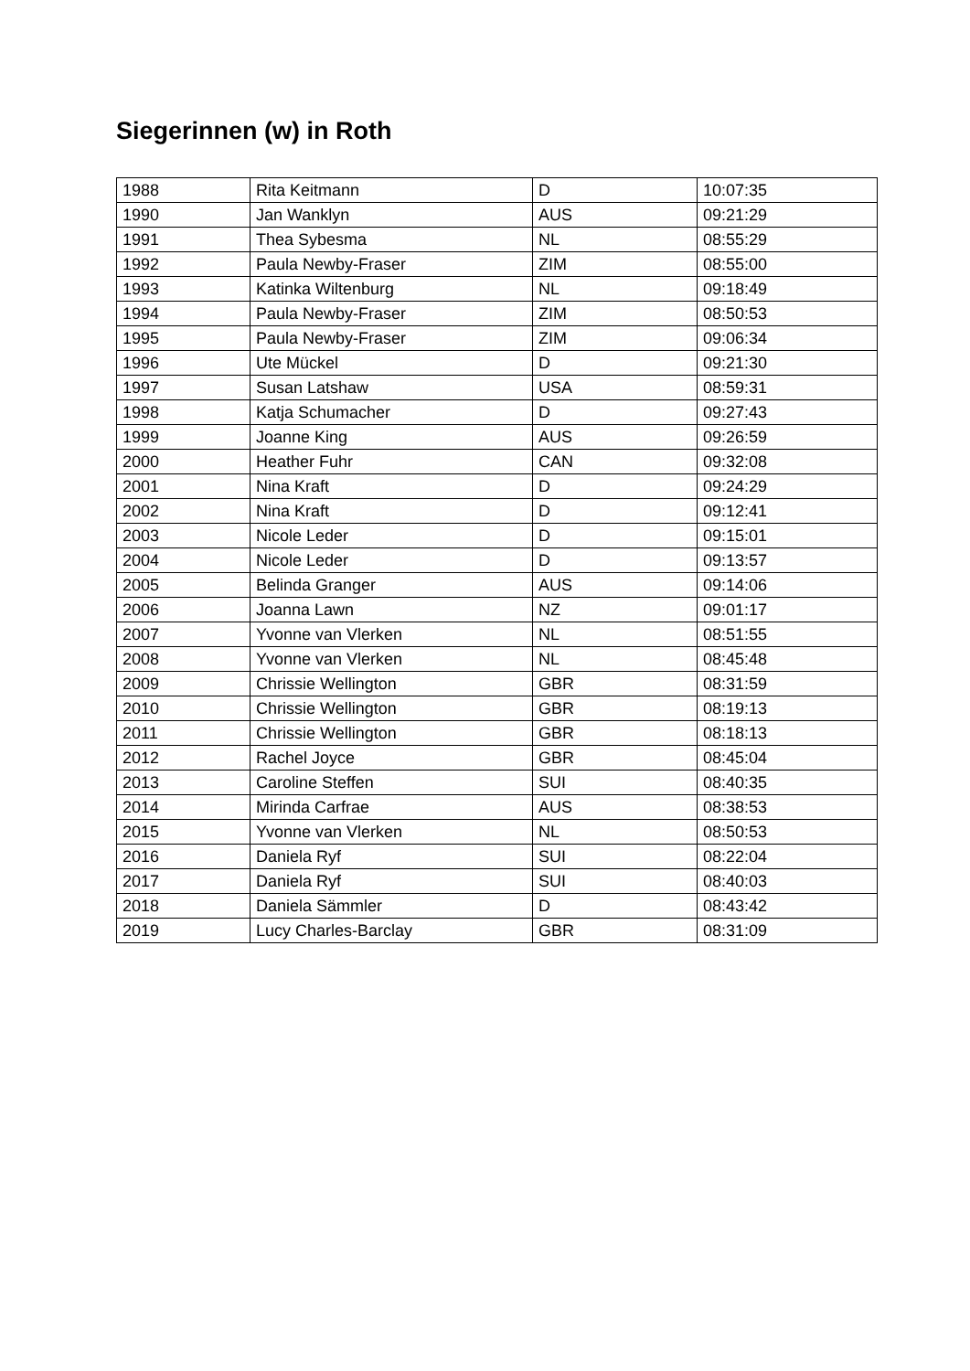Siegerinnen (w) in Roth
| 1988 | Rita Keitmann | D | 10:07:35 |
| 1990 | Jan Wanklyn | AUS | 09:21:29 |
| 1991 | Thea Sybesma | NL | 08:55:29 |
| 1992 | Paula Newby-Fraser | ZIM | 08:55:00 |
| 1993 | Katinka Wiltenburg | NL | 09:18:49 |
| 1994 | Paula Newby-Fraser | ZIM | 08:50:53 |
| 1995 | Paula Newby-Fraser | ZIM | 09:06:34 |
| 1996 | Ute Mückel | D | 09:21:30 |
| 1997 | Susan Latshaw | USA | 08:59:31 |
| 1998 | Katja Schumacher | D | 09:27:43 |
| 1999 | Joanne King | AUS | 09:26:59 |
| 2000 | Heather Fuhr | CAN | 09:32:08 |
| 2001 | Nina Kraft | D | 09:24:29 |
| 2002 | Nina Kraft | D | 09:12:41 |
| 2003 | Nicole Leder | D | 09:15:01 |
| 2004 | Nicole Leder | D | 09:13:57 |
| 2005 | Belinda Granger | AUS | 09:14:06 |
| 2006 | Joanna Lawn | NZ | 09:01:17 |
| 2007 | Yvonne van Vlerken | NL | 08:51:55 |
| 2008 | Yvonne van Vlerken | NL | 08:45:48 |
| 2009 | Chrissie Wellington | GBR | 08:31:59 |
| 2010 | Chrissie Wellington | GBR | 08:19:13 |
| 2011 | Chrissie Wellington | GBR | 08:18:13 |
| 2012 | Rachel Joyce | GBR | 08:45:04 |
| 2013 | Caroline Steffen | SUI | 08:40:35 |
| 2014 | Mirinda Carfrae | AUS | 08:38:53 |
| 2015 | Yvonne van Vlerken | NL | 08:50:53 |
| 2016 | Daniela Ryf | SUI | 08:22:04 |
| 2017 | Daniela Ryf | SUI | 08:40:03 |
| 2018 | Daniela Sämmler | D | 08:43:42 |
| 2019 | Lucy Charles-Barclay | GBR | 08:31:09 |